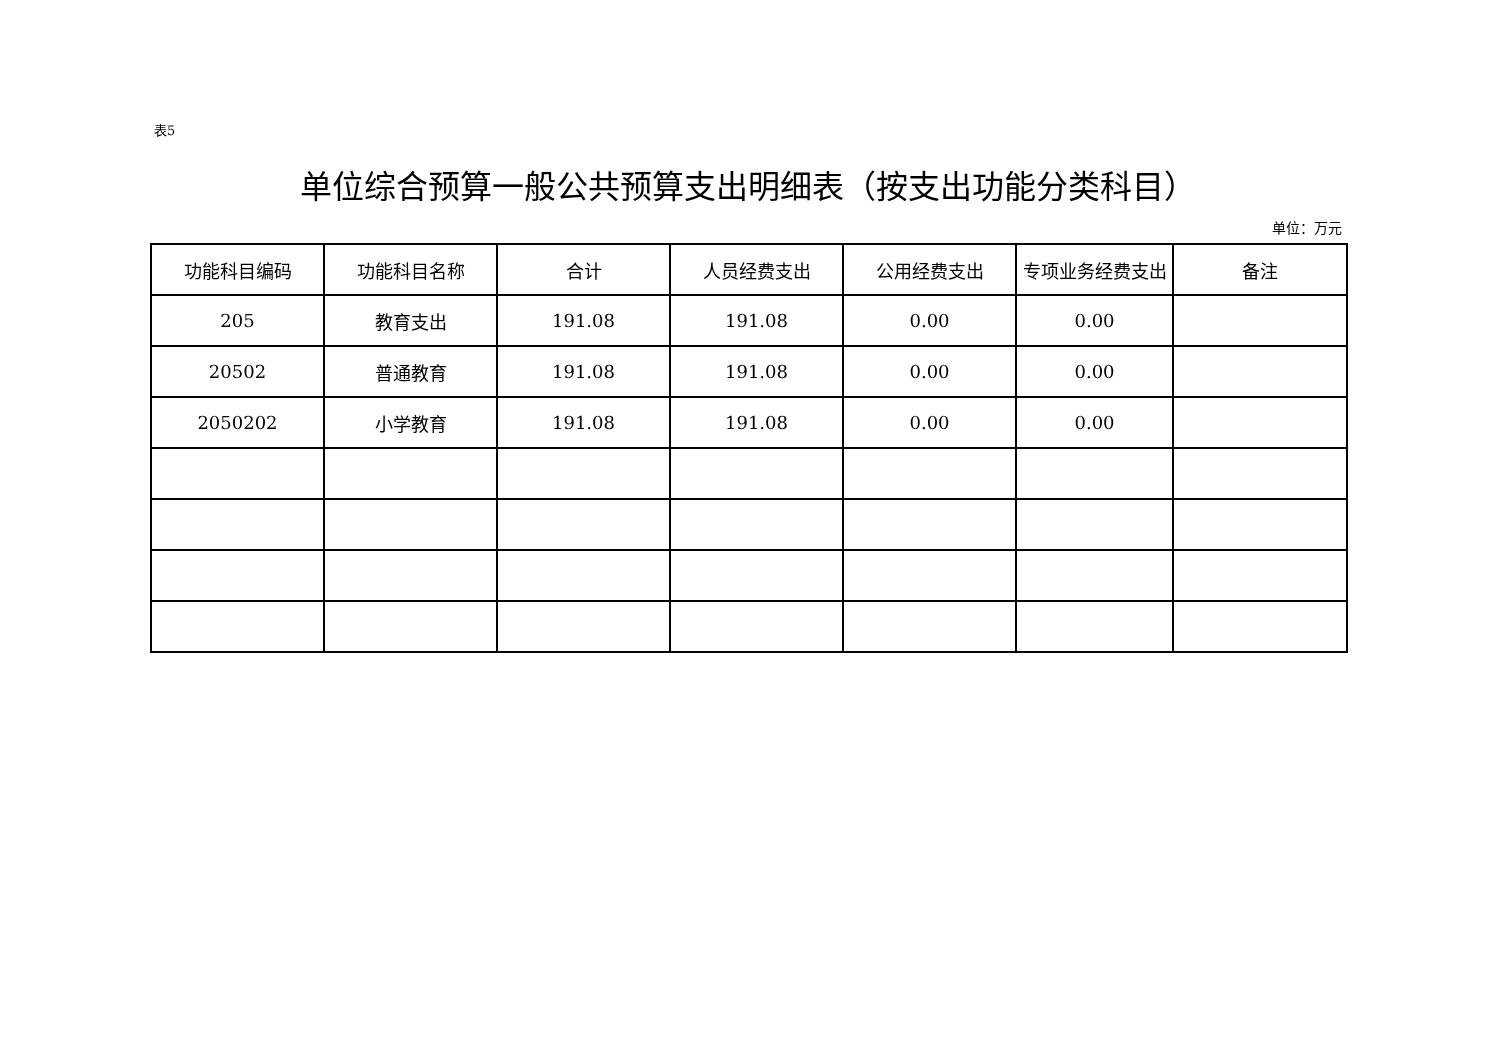表5
单位综合预算一般公共预算支出明细表（按支出功能分类科目）
单位：万元
| 功能科目编码 | 功能科目名称 | 合计 | 人员经费支出 | 公用经费支出 | 专项业务经费支出 | 备注 |
| --- | --- | --- | --- | --- | --- | --- |
| 205 | 教育支出 | 191.08 | 191.08 | 0.00 | 0.00 | |
| 20502 | 普通教育 | 191.08 | 191.08 | 0.00 | 0.00 | |
| 2050202 | 小学教育 | 191.08 | 191.08 | 0.00 | 0.00 | |